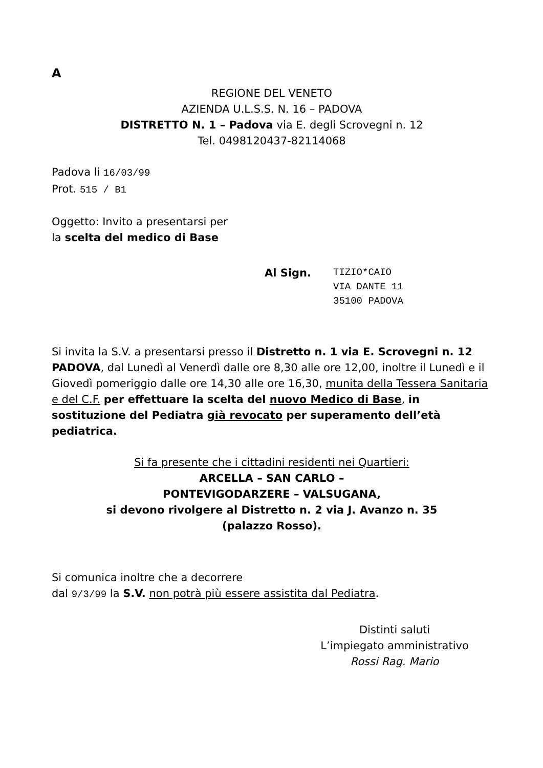A
REGIONE DEL VENETO
AZIENDA U.L.S.S. N. 16 – PADOVA
DISTRETTO N. 1 – Padova via E. degli Scrovegni n. 12
Tel. 0498120437-82114068
Padova li 16/03/99
Prot. 515 / B1
Oggetto: Invito a presentarsi per
la scelta del medico di Base
Al Sign.
TIZIO*CAIO
VIA DANTE 11
35100 PADOVA
Si invita la S.V. a presentarsi presso il Distretto n. 1 via E. Scrovegni n. 12 PADOVA, dal Lunedì al Venerdì dalle ore 8,30 alle ore 12,00, inoltre il Lunedì e il Giovedì pomeriggio dalle ore 14,30 alle ore 16,30, munita della Tessera Sanitaria e del C.F. per effettuare la scelta del nuovo Medico di Base, in sostituzione del Pediatra già revocato per superamento dell’età pediatrica.
Si fa presente che i cittadini residenti nei Quartieri:
ARCELLA – SAN CARLO –
PONTEVIGODARZERE – VALSUGANA,
si devono rivolgere al Distretto n. 2 via J. Avanzo n. 35
(palazzo Rosso).
Si comunica inoltre che a decorrere
dal 9/3/99 la S.V. non potrà più essere assistita dal Pediatra.
Distinti saluti
L’impiegato amministrativo
Rossi Rag. Mario